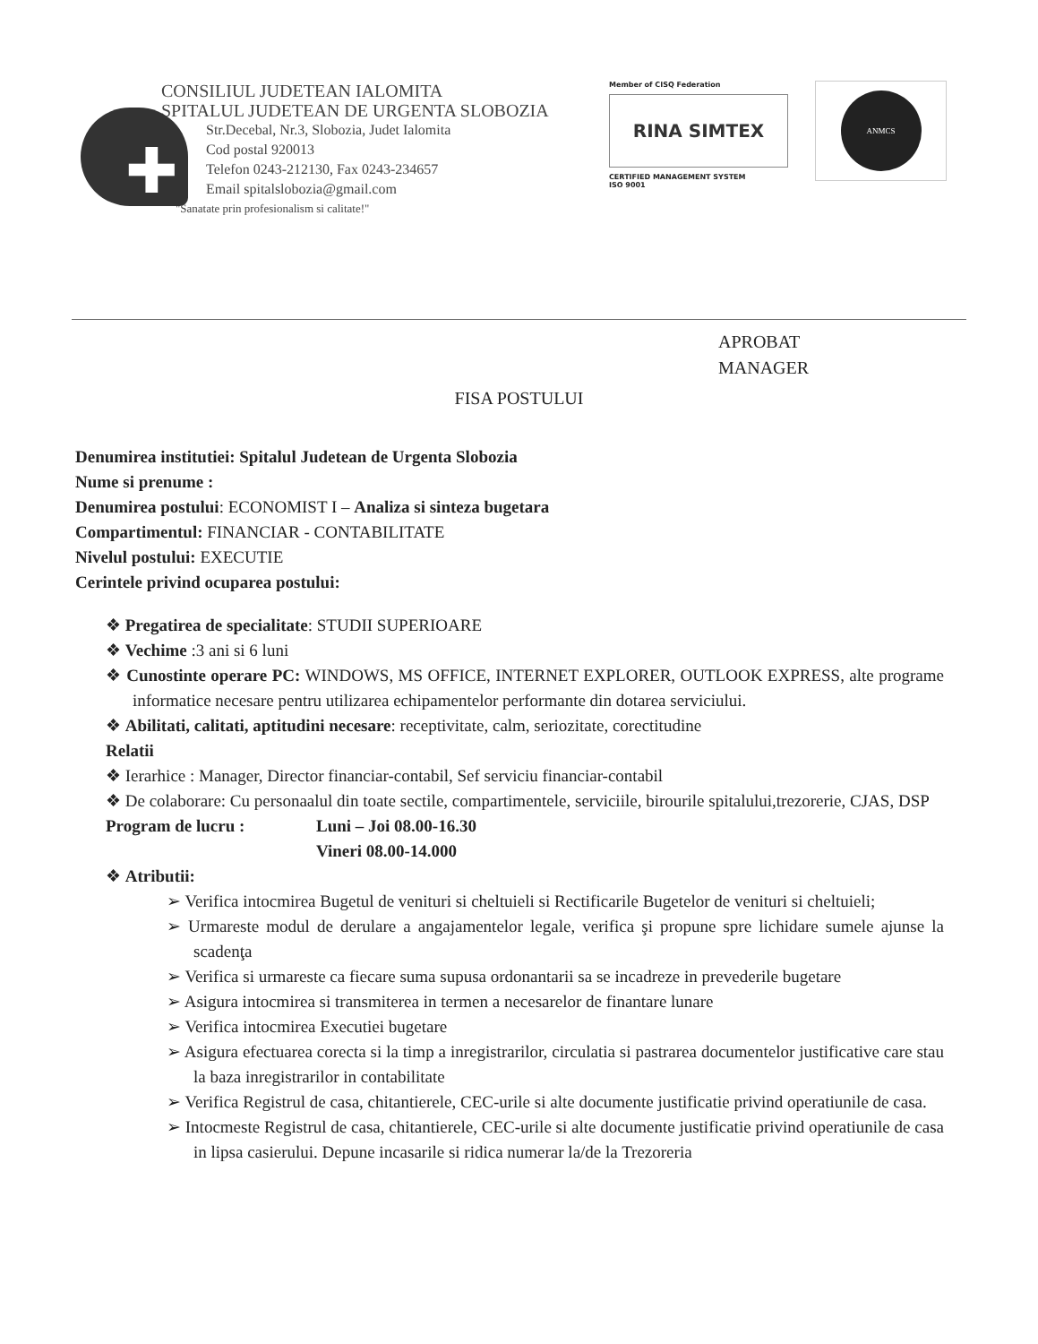✚
CONSILIUL JUDETEAN IALOMITA
SPITALUL JUDETEAN DE URGENTA SLOBOZIA
Str.Decebal, Nr.3, Slobozia, Judet Ialomita
Cod postal 920013
Telefon 0243-212130, Fax 0243-234657
Email spitalslobozia@gmail.com
"Sanatate prin profesionalism si calitate!"
Member of CISQ Federation
RINA SIMTEX
CERTIFIED MANAGEMENT SYSTEM
ISO 9001
ANMCS
APROBAT
MANAGER
FISA POSTULUI
Denumirea institutiei: Spitalul Judetean de Urgenta Slobozia
Nume si prenume :
Denumirea postului: ECONOMIST I – Analiza si sinteza bugetara
Compartimentul: FINANCIAR - CONTABILITATE
Nivelul postului: EXECUTIE
Cerintele privind ocuparea postului:
❖ Pregatirea de specialitate: STUDII SUPERIOARE
❖ Vechime :3 ani si 6 luni
❖ Cunostinte operare PC: WINDOWS, MS OFFICE, INTERNET EXPLORER, OUTLOOK EXPRESS, alte programe informatice necesare pentru utilizarea echipamentelor performante din dotarea serviciului.
❖ Abilitati, calitati, aptitudini necesare: receptivitate, calm, seriozitate, corectitudine
Relatii
❖ Ierarhice : Manager, Director financiar-contabil, Sef serviciu financiar-contabil
❖ De colaborare: Cu personaalul din toate sectile, compartimentele, serviciile, birourile spitalului,trezorerie, CJAS, DSP
Program de lucru : Luni – Joi 08.00-16.30
Vineri 08.00-14.000
❖ Atributii:
➢ Verifica intocmirea Bugetul de venituri si cheltuieli si Rectificarile Bugetelor de venituri si cheltuieli;
➢ Urmareste modul de derulare a angajamentelor legale, verifica şi propune spre lichidare sumele ajunse la scadenţa
➢ Verifica si urmareste ca fiecare suma supusa ordonantarii sa se incadreze in prevederile bugetare
➢ Asigura intocmirea si transmiterea in termen a necesarelor de finantare lunare
➢ Verifica intocmirea Executiei bugetare
➢ Asigura efectuarea corecta si la timp a inregistrarilor, circulatia si pastrarea documentelor justificative care stau la baza inregistrarilor in contabilitate
➢ Verifica Registrul de casa, chitantierele, CEC-urile si alte documente justificatie privind operatiunile de casa.
➢ Intocmeste Registrul de casa, chitantierele, CEC-urile si alte documente justificatie privind operatiunile de casa in lipsa casierului. Depune incasarile si ridica numerar la/de la Trezoreria